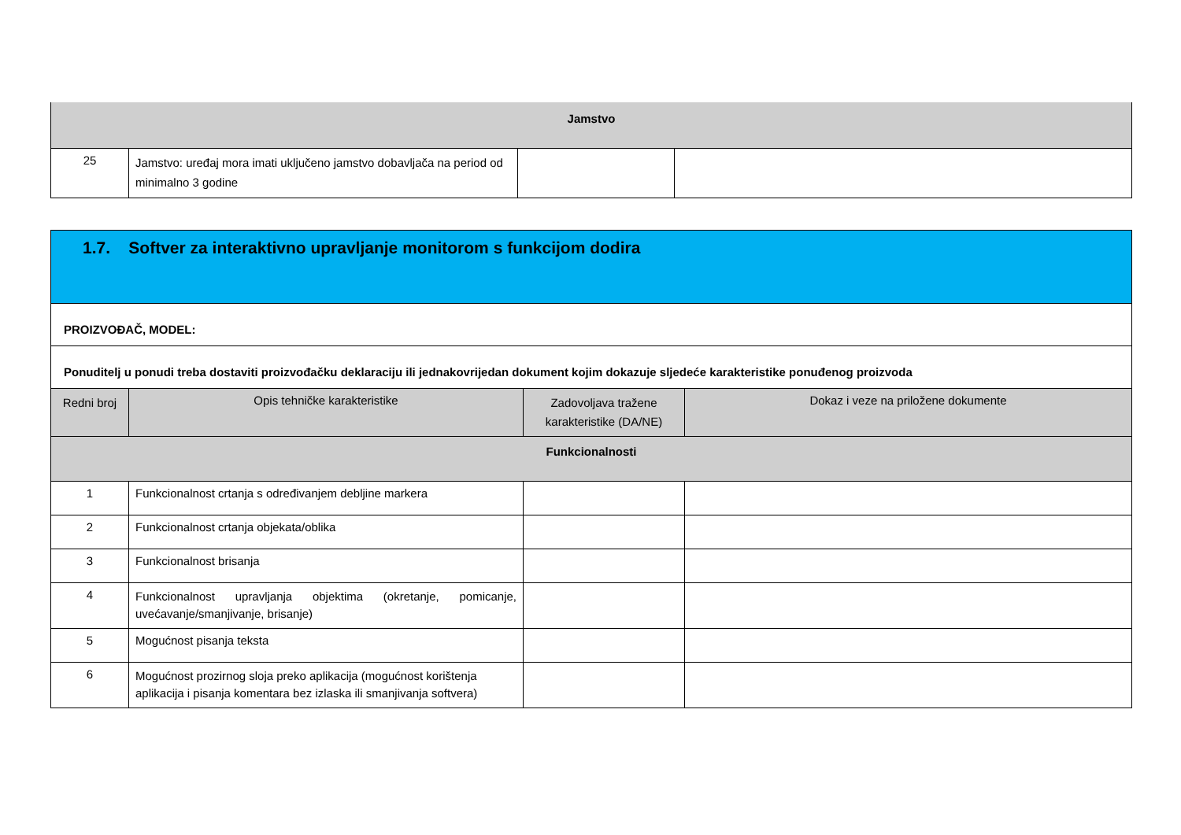| Jamstvo | | | |
| 25 | Jamstvo: uređaj mora imati uključeno jamstvo dobavljača na period od minimalno 3 godine | | |
| 1.7. Softver za interaktivno upravljanje monitorom s funkcijom dodira | | | |
| PROIZVOĐAČ, MODEL: | | | |
| Ponuditelj u ponudi treba dostaviti proizvođačku deklaraciju ili jednakovrijedan dokument kojim dokazuje sljedeće karakteristike ponuđenog proizvoda | | | |
| Redni broj | Opis tehničke karakteristike | Zadovoljava tražene karakteristike (DA/NE) | Dokaz i veze na priložene dokumente |
| Funkcionalnosti | | | |
| 1 | Funkcionalnost crtanja s određivanjem debljine markera | | |
| 2 | Funkcionalnost crtanja objekata/oblika | | |
| 3 | Funkcionalnost brisanja | | |
| 4 | Funkcionalnost upravljanja objektima (okretanje, pomicanje, uvećavanje/smanjivanje, brisanje) | | |
| 5 | Mogućnost pisanja teksta | | |
| 6 | Mogućnost prozirnog sloja preko aplikacija (mogućnost korištenja aplikacija i pisanja komentara bez izlaska ili smanjivanja softvera) | | |